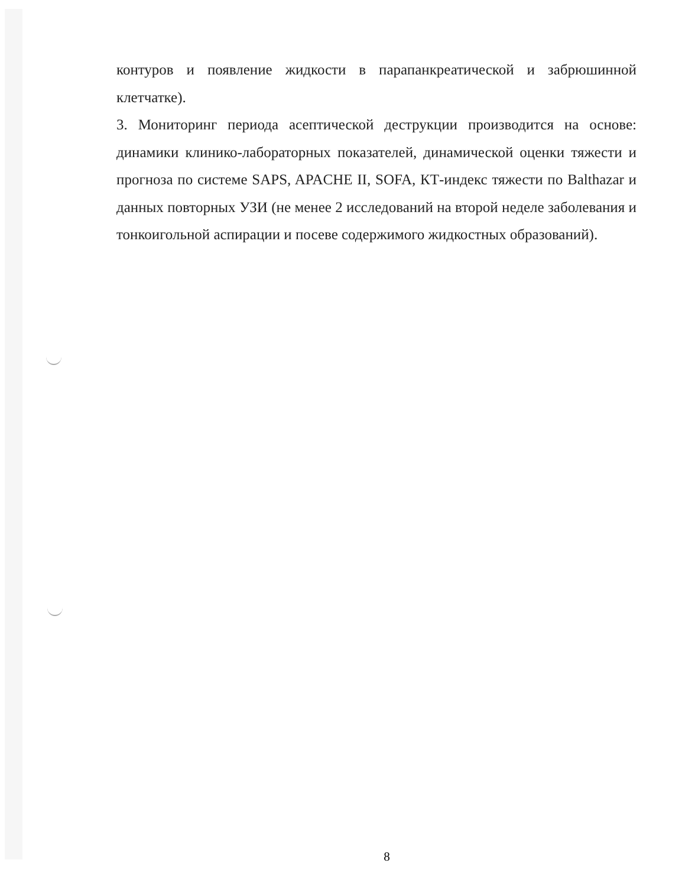контуров и появление жидкости в парапанкреатической и забрюшинной клетчатке).
3. Мониторинг периода асептической деструкции производится на основе: динамики клинико-лабораторных показателей, динамической оценки тяжести и прогноза по системе SAPS, APACHE II, SOFA, КТ-индекс тяжести по Balthazar и данных повторных УЗИ (не менее 2 исследований на второй неделе заболевания и тонкоигольной аспирации и посеве содержимого жидкостных образований).
8